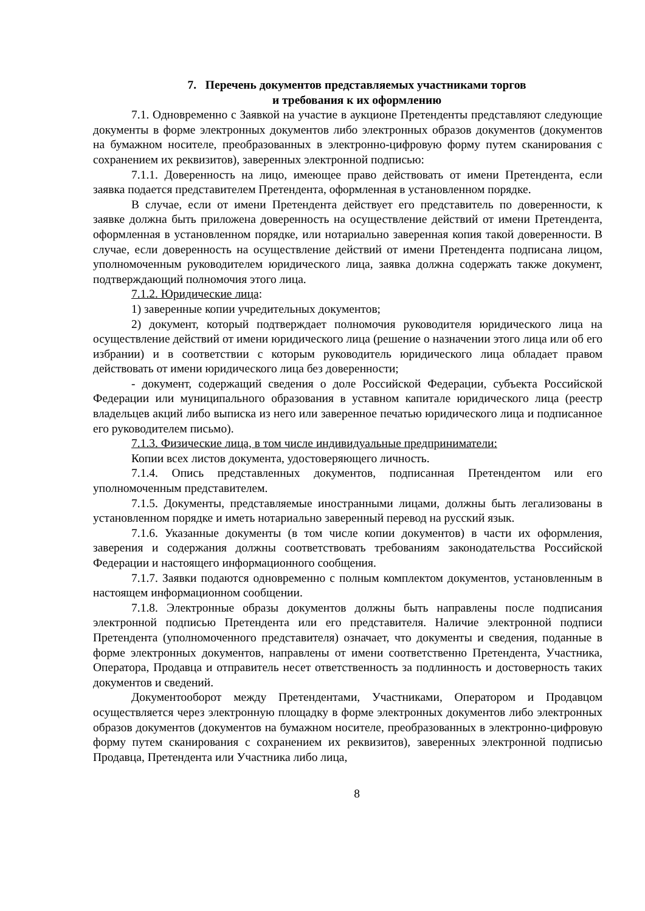7. Перечень документов представляемых участниками торгов
и требования к их оформлению
7.1. Одновременно с Заявкой на участие в аукционе Претенденты представляют следующие документы в форме электронных документов либо электронных образов документов (документов на бумажном носителе, преобразованных в электронно-цифровую форму путем сканирования с сохранением их реквизитов), заверенных электронной подписью:
7.1.1. Доверенность на лицо, имеющее право действовать от имени Претендента, если заявка подается представителем Претендента, оформленная в установленном порядке.
В случае, если от имени Претендента действует его представитель по доверенности, к заявке должна быть приложена доверенность на осуществление действий от имени Претендента, оформленная в установленном порядке, или нотариально заверенная копия такой доверенности. В случае, если доверенность на осуществление действий от имени Претендента подписана лицом, уполномоченным руководителем юридического лица, заявка должна содержать также документ, подтверждающий полномочия этого лица.
7.1.2. Юридические лица:
1) заверенные копии учредительных документов;
2) документ, который подтверждает полномочия руководителя юридического лица на осуществление действий от имени юридического лица (решение о назначении этого лица или об его избрании) и в соответствии с которым руководитель юридического лица обладает правом действовать от имени юридического лица без доверенности;
- документ, содержащий сведения о доле Российской Федерации, субъекта Российской Федерации или муниципального образования в уставном капитале юридического лица (реестр владельцев акций либо выписка из него или заверенное печатью юридического лица и подписанное его руководителем письмо).
7.1.3. Физические лица, в том числе индивидуальные предприниматели:
Копии всех листов документа, удостоверяющего личность.
7.1.4. Опись представленных документов, подписанная Претендентом или его уполномоченным представителем.
7.1.5. Документы, представляемые иностранными лицами, должны быть легализованы в установленном порядке и иметь нотариально заверенный перевод на русский язык.
7.1.6. Указанные документы (в том числе копии документов) в части их оформления, заверения и содержания должны соответствовать требованиям законодательства Российской Федерации и настоящего информационного сообщения.
7.1.7. Заявки подаются одновременно с полным комплектом документов, установленным в настоящем информационном сообщении.
7.1.8. Электронные образы документов должны быть направлены после подписания электронной подписью Претендента или его представителя. Наличие электронной подписи Претендента (уполномоченного представителя) означает, что документы и сведения, поданные в форме электронных документов, направлены от имени соответственно Претендента, Участника, Оператора, Продавца и отправитель несет ответственность за подлинность и достоверность таких документов и сведений.
Документооборот между Претендентами, Участниками, Оператором и Продавцом осуществляется через электронную площадку в форме электронных документов либо электронных образов документов (документов на бумажном носителе, преобразованных в электронно-цифровую форму путем сканирования с сохранением их реквизитов), заверенных электронной подписью Продавца, Претендента или Участника либо лица,
8